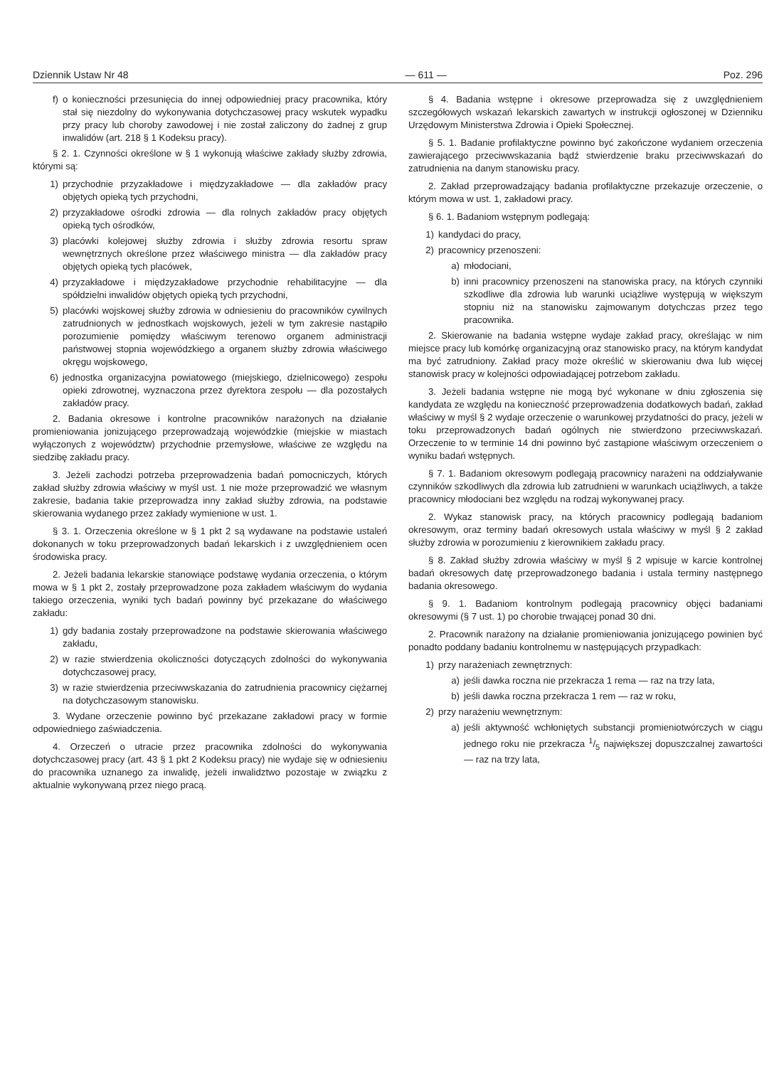Dziennik Ustaw Nr 48 — 611 — Poz. 296
f) o konieczności przesunięcia do innej odpowiedniej pracy pracownika, który stał się niezdolny do wykonywania dotychczasowej pracy wskutek wypadku przy pracy lub choroby zawodowej i nie został zaliczony do żadnej z grup inwalidów (art. 218 § 1 Kodeksu pracy).
§ 2. 1. Czynności określone w § 1 wykonują właściwe zakłady służby zdrowia, którymi są:
1) przychodnie przyzakładowe i międzyzakładowe — dla zakładów pracy objętych opieką tych przychodni,
2) przyzakładowe ośrodki zdrowia — dla rolnych zakładów pracy objętych opieką tych ośrodków,
3) placówki kolejowej służby zdrowia i służby zdrowia resortu spraw wewnętrznych określone przez właściwego ministra — dla zakładów pracy objętych opieką tych placówek,
4) przyzakładowe i międzyzakładowe przychodnie rehabilitacyjne — dla spółdzielni inwalidów objętych opieką tych przychodni,
5) placówki wojskowej służby zdrowia w odniesieniu do pracowników cywilnych zatrudnionych w jednostkach wojskowych, jeżeli w tym zakresie nastąpiło porozumienie pomiędzy właściwym terenowo organem administracji państwowej stopnia wojewódzkiego a organem służby zdrowia właściwego okręgu wojskowego,
6) jednostka organizacyjna powiatowego (miejskiego, dzielnicowego) zespołu opieki zdrowotnej, wyznaczona przez dyrektora zespołu — dla pozostałych zakładów pracy.
2. Badania okresowe i kontrolne pracowników narażonych na działanie promieniowania jonizującego przeprowadzają wojewódzkie (miejskie w miastach wyłączonych z województw) przychodnie przemysłowe, właściwe ze względu na siedzibę zakładu pracy.
3. Jeżeli zachodzi potrzeba przeprowadzenia badań pomocniczych, których zakład służby zdrowia właściwy w myśl ust. 1 nie może przeprowadzić we własnym zakresie, badania takie przeprowadza inny zakład służby zdrowia, na podstawie skierowania wydanego przez zakłady wymienione w ust. 1.
§ 3. 1. Orzeczenia określone w § 1 pkt 2 są wydawane na podstawie ustaleń dokonanych w toku przeprowadzonych badań lekarskich i z uwzględnieniem ocen środowiska pracy.
2. Jeżeli badania lekarskie stanowiące podstawę wydania orzeczenia, o którym mowa w § 1 pkt 2, zostały przeprowadzone poza zakładem właściwym do wydania takiego orzeczenia, wyniki tych badań powinny być przekazane do właściwego zakładu:
1) gdy badania zostały przeprowadzone na podstawie skierowania właściwego zakładu,
2) w razie stwierdzenia okoliczności dotyczących zdolności do wykonywania dotychczasowej pracy,
3) w razie stwierdzenia przeciwwskazania do zatrudnienia pracownicy ciężarnej na dotychczasowym stanowisku.
3. Wydane orzeczenie powinno być przekazane zakładowi pracy w formie odpowiedniego zaświadczenia.
4. Orzeczeń o utracie przez pracownika zdolności do wykonywania dotychczasowej pracy (art. 43 § 1 pkt 2 Kodeksu pracy) nie wydaje się w odniesieniu do pracownika uznanego za inwalidę, jeżeli inwalidztwo pozostaje w związku z aktualnie wykonywaną przez niego pracą.
§ 4. Badania wstępne i okresowe przeprowadza się z uwzględnieniem szczegółowych wskazań lekarskich zawartych w instrukcji ogłoszonej w Dzienniku Urzędowym Ministerstwa Zdrowia i Opieki Społecznej.
§ 5. 1. Badanie profilaktyczne powinno być zakończone wydaniem orzeczenia zawierającego przeciwwskazania bądź stwierdzenie braku przeciwwskazań do zatrudnienia na danym stanowisku pracy.
2. Zakład przeprowadzający badania profilaktyczne przekazuje orzeczenie, o którym mowa w ust. 1, zakładowi pracy.
§ 6. 1. Badaniom wstępnym podlegają:
1) kandydaci do pracy,
2) pracownicy przenoszeni:
a) młodociani,
b) inni pracownicy przenoszeni na stanowiska pracy, na których czynniki szkodliwe dla zdrowia lub warunki uciążliwe występują w większym stopniu niż na stanowisku zajmowanym dotychczas przez tego pracownika.
2. Skierowanie na badania wstępne wydaje zakład pracy, określając w nim miejsce pracy lub komórkę organizacyjną oraz stanowisko pracy, na którym kandydat ma być zatrudniony. Zakład pracy może określić w skierowaniu dwa lub więcej stanowisk pracy w kolejności odpowiadającej potrzebom zakładu.
3. Jeżeli badania wstępne nie mogą być wykonane w dniu zgłoszenia się kandydata ze względu na konieczność przeprowadzenia dodatkowych badań, zakład właściwy w myśl § 2 wydaje orzeczenie o warunkowej przydatności do pracy, jeżeli w toku przeprowadzonych badań ogólnych nie stwierdzono przeciwwskazań. Orzeczenie to w terminie 14 dni powinno być zastąpione właściwym orzeczeniem o wyniku badań wstępnych.
§ 7. 1. Badaniom okresowym podlegają pracownicy narażeni na oddziaływanie czynników szkodliwych dla zdrowia lub zatrudnieni w warunkach uciążliwych, a także pracownicy młodociani bez względu na rodzaj wykonywanej pracy.
2. Wykaz stanowisk pracy, na których pracownicy podlegają badaniom okresowym, oraz terminy badań okresowych ustala właściwy w myśl § 2 zakład służby zdrowia w porozumieniu z kierownikiem zakładu pracy.
§ 8. Zakład służby zdrowia właściwy w myśl § 2 wpisuje w karcie kontrolnej badań okresowych datę przeprowadzonego badania i ustala terminy następnego badania okresowego.
§ 9. 1. Badaniom kontrolnym podlegają pracownicy objęci badaniami okresowymi (§ 7 ust. 1) po chorobie trwającej ponad 30 dni.
2. Pracownik narażony na działanie promieniowania jonizującego powinien być ponadto poddany badaniu kontrolnemu w następujących przypadkach:
1) przy narażeniach zewnętrznych:
a) jeśli dawka roczna nie przekracza 1 rema — raz na trzy lata,
b) jeśli dawka roczna przekracza 1 rem — raz w roku,
2) przy narażeniu wewnętrznym:
a) jeśli aktywność wchłoniętych substancji promieniotwórczych w ciągu jednego roku nie przekracza 1/5 największej dopuszczalnej zawartości — raz na trzy lata,